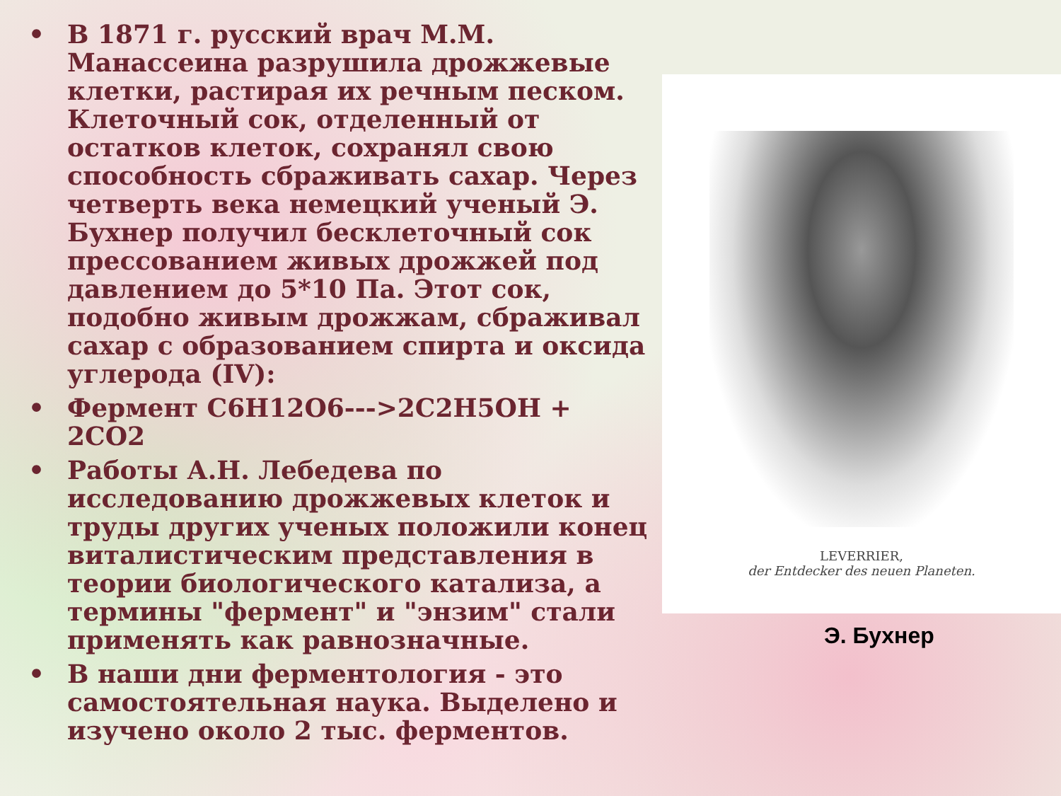• В 1871 г. русский врач М.М. Манассеина разрушила дрожжевые клетки, растирая их речным песком. Клеточный сок, отделенный от остатков клеток, сохранял свою способность сбраживать сахар. Через четверть века немецкий ученый Э. Бухнер получил бесклеточный сок прессованием живых дрожжей под давлением до 5*10 Па. Этот сок, подобно живым дрожжам, сбраживал сахар с образованием спирта и оксида углерода (IV):
• Фермент C6H12O6--->2C2H5OH + 2CO2
• Работы А.Н. Лебедева по исследованию дрожжевых клеток и труды других ученых положили конец виталистическим представления в теории биологического катализа, а термины "фермент" и "энзим" стали применять как равнозначные.
• В наши дни ферментология - это самостоятельная наука. Выделено и изучено около 2 тыс. ферментов.
LEVERRIER,
der Entdecker des neuen Planeten.
Э. Бухнер